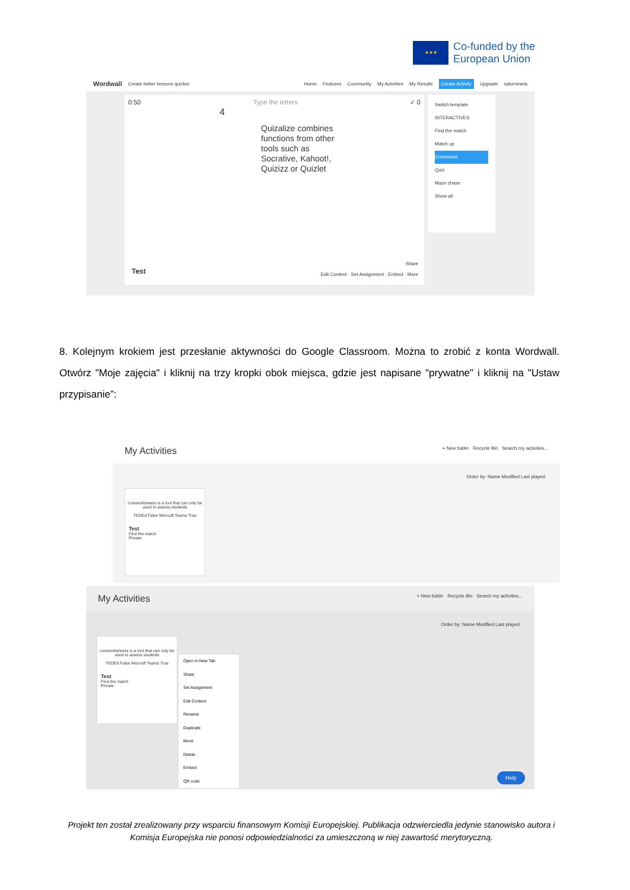★★★
Co-funded by the
European Union
Wordwall Create better lessons quicker Home Features Community My Activities My Results Create Activity Upgrade saturnineta
0:50 Type the letters ✓ 0
4
Quizalize combines functions from other tools such as Socrative, Kahoot!, Quizizz or Quizlet
Test
Share
Edit Content · Set Assignment · Embed · More
Switch template
INTERACTIVES
Find the match
Match up
Crossword
Quiz
Maze chase
Show all
8. Kolejnym krokiem jest przesłanie aktywności do Google Classroom. Można to zrobić z konta Wordwall. Otwórz "Moje zajęcia" i kliknij na trzy kropki obok miejsca, gdzie jest napisane "prywatne" i kliknij na "Ustaw przypisanie”:
My Activities + New folder Recycle Bin Search my activities...
Order by: Name Modified Last played
Liveworksheets is a tool that can only be used to assess students
TEDEd False Microsft Teams True
Test
Find the match
Private
My Activities + New folder Recycle Bin Search my activities...
Order by: Name Modified Last played
Liveworksheets is a tool that can only be used to assess students
TEDEd False Microsft Teams True
Test
Find the match
Private
Open In New Tab
Share
Set Assignment
Edit Content
Rename
Duplicate
Move
Delete
Embed
QR code
Help
Projekt ten został zrealizowany przy wsparciu finansowym Komisji Europejskiej. Publikacja odzwierciedla jedynie stanowisko autora i Komisja Europejska nie ponosi odpowiedzialności za umieszczoną w niej zawartość merytoryczną.